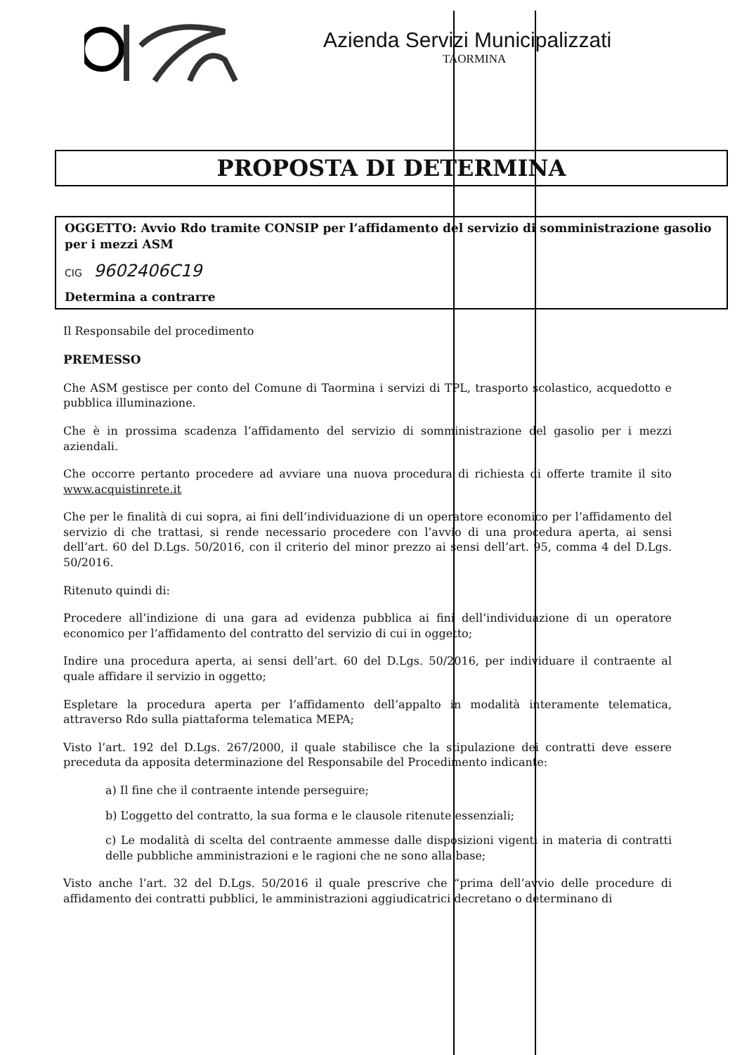Azienda Servizi Municipalizzati
TAORMINA
PROPOSTA DI DETERMINA
OGGETTO: Avvio Rdo tramite CONSIP per l’affidamento del servizio di somministrazione gasolio per i mezzi ASM
CIG 9602406C19
Determina a contrarre
Il Responsabile del procedimento
PREMESSO
Che ASM gestisce per conto del Comune di Taormina i servizi di TPL, trasporto scolastico, acquedotto e pubblica illuminazione.
Che è in prossima scadenza l’affidamento del servizio di somministrazione del gasolio per i mezzi aziendali.
Che occorre pertanto procedere ad avviare una nuova procedura di richiesta di offerte tramite il sito www.acquistinrete.it
Che per le finalità di cui sopra, ai fini dell’individuazione di un operatore economico per l’affidamento del servizio di che trattasi, si rende necessario procedere con l’avvio di una procedura aperta, ai sensi dell’art. 60 del D.Lgs. 50/2016, con il criterio del minor prezzo ai sensi dell’art. 95, comma 4 del D.Lgs. 50/2016.
Ritenuto quindi di:
Procedere all’indizione di una gara ad evidenza pubblica ai fini dell’individuazione di un operatore economico per l’affidamento del contratto del servizio di cui in oggetto;
Indire una procedura aperta, ai sensi dell’art. 60 del D.Lgs. 50/2016, per individuare il contraente al quale affidare il servizio in oggetto;
Espletare la procedura aperta per l’affidamento dell’appalto in modalità interamente telematica, attraverso Rdo sulla piattaforma telematica MEPA;
Visto l’art. 192 del D.Lgs. 267/2000, il quale stabilisce che la stipulazione dei contratti deve essere preceduta da apposita determinazione del Responsabile del Procedimento indicante:
a) Il fine che il contraente intende perseguire;
b) L’oggetto del contratto, la sua forma e le clausole ritenute essenziali;
c) Le modalità di scelta del contraente ammesse dalle disposizioni vigenti in materia di contratti delle pubbliche amministrazioni e le ragioni che ne sono alla base;
Visto anche l’art. 32 del D.Lgs. 50/2016 il quale prescrive che “prima dell’avvio delle procedure di affidamento dei contratti pubblici, le amministrazioni aggiudicatrici decretano o determinano di